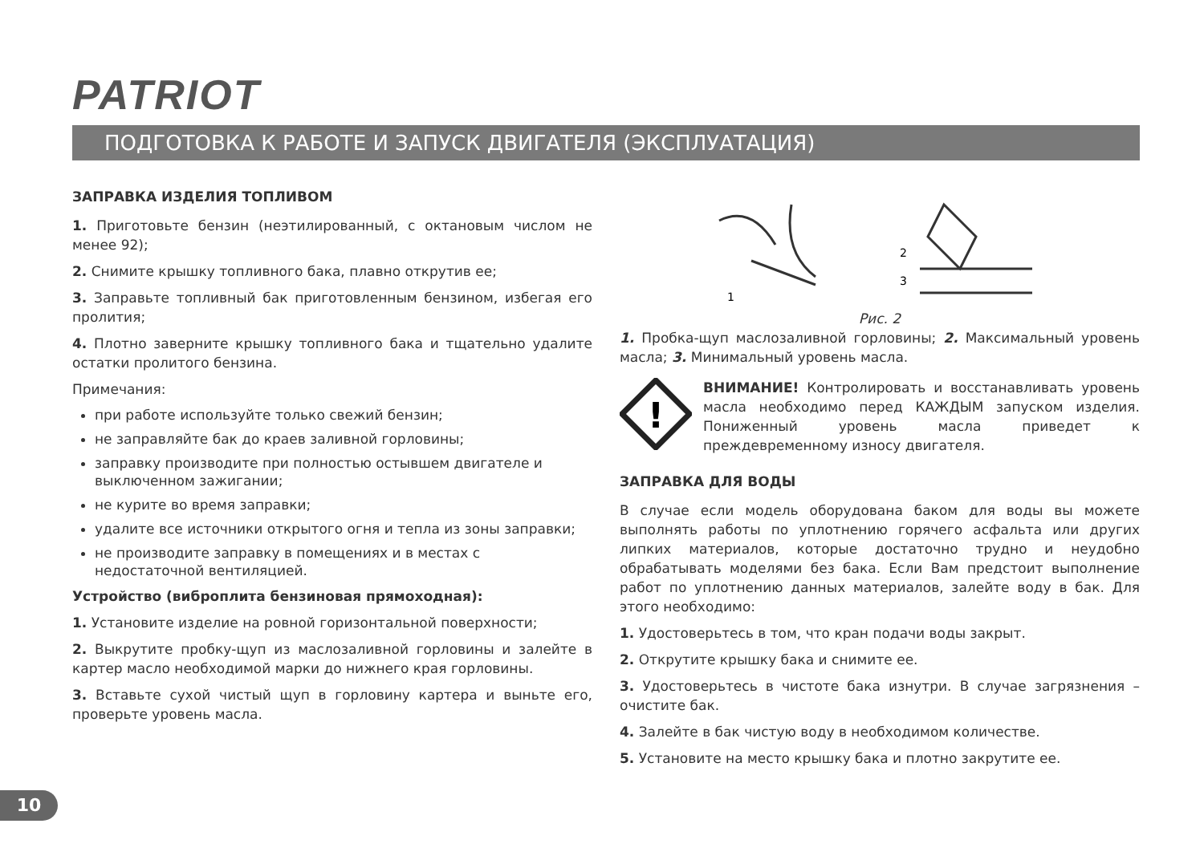PATRIOT
ПОДГОТОВКА К РАБОТЕ И ЗАПУСК ДВИГАТЕЛЯ (ЭКСПЛУАТАЦИЯ)
ЗАПРАВКА ИЗДЕЛИЯ ТОПЛИВОМ
1. Приготовьте бензин (неэтилированный, с октановым числом не менее 92);
2. Снимите крышку топливного бака, плавно открутив ее;
3. Заправьте топливный бак приготовленным бензином, избегая его пролития;
4. Плотно заверните крышку топливного бака и тщательно удалите остатки пролитого бензина.
Примечания:
при работе используйте только свежий бензин;
не заправляйте бак до краев заливной горловины;
заправку производите при полностью остывшем двигателе и выключенном зажигании;
не курите во время заправки;
удалите все источники открытого огня и тепла из зоны заправки;
не производите заправку в помещениях и в местах с недостаточной вентиляцией.
Устройство (виброплита бензиновая прямоходная):
1. Установите изделие на ровной горизонтальной поверхности;
2. Выкрутите пробку-щуп из маслозаливной горловины и залейте в картер масло необходимой марки до нижнего края горловины.
3. Вставьте сухой чистый щуп в горловину картера и выньте его, проверьте уровень масла.
1
2
3
Рис. 2
1. Пробка-щуп маслозаливной горловины; 2. Максимальный уровень масла; 3. Минимальный уровень масла.
!
ВНИМАНИЕ! Контролировать и восстанавливать уровень масла необходимо перед КАЖДЫМ запуском изделия. Пониженный уровень масла приведет к преждевременному износу двигателя.
ЗАПРАВКА ДЛЯ ВОДЫ
В случае если модель оборудована баком для воды вы можете выполнять работы по уплотнению горячего асфальта или других липких материалов, которые достаточно трудно и неудобно обрабатывать моделями без бака. Если Вам предстоит выполнение работ по уплотнению данных материалов, залейте воду в бак. Для этого необходимо:
1. Удостоверьтесь в том, что кран подачи воды закрыт.
2. Открутите крышку бака и снимите ее.
3. Удостоверьтесь в чистоте бака изнутри. В случае загрязнения – очистите бак.
4. Залейте в бак чистую воду в необходимом количестве.
5. Установите на место крышку бака и плотно закрутите ее.
10